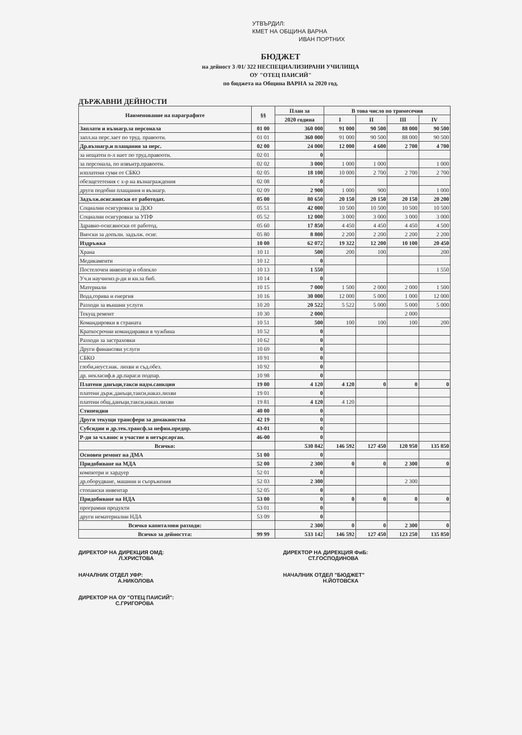УТВЪРДИЛ:
КМЕТ НА ОБЩИНА ВАРНА
ИВАН ПОРТНИХ
БЮДЖЕТ
на дейност 3 /01/ 322 НЕСПЕЦИАЛИЗИРАНИ УЧИЛИЩА
ОУ "ОТЕЦ ПАИСИЙ"
по бюджета на Община ВАРНА за 2020 год.
ДЪРЖАВНИ ДЕЙНОСТИ
| Наименование на параграфите | §§ | План за | В това число по тримесечия | | | |
| --- | --- | --- | --- | --- | --- | --- |
| | | 2020 година | I | II | III | IV |
| Заплати и възнагр.за персонала | 01 00 | 360 000 | 91 000 | 90 500 | 88 000 | 90 500 |
| запл.на перс.зает по труд. правоотн. | 01 01 | 360 000 | 91 000 | 90 500 | 88 000 | 90 500 |
| Др.възнагр.и плащания за перс. | 02 00 | 24 000 | 12 000 | 4 600 | 2 700 | 4 700 |
| за нещатен п-л нает по труд.правоотн. | 02 01 | 0 | | | | |
| за персонала, по извънтр.правоотн. | 02 02 | 3 000 | 1 000 | 1 000 | | 1 000 |
| изплатени суми от СБКО | 02 05 | 18 100 | 10 000 | 2 700 | 2 700 | 2 700 |
| обезщететения с х-р на възнаграждения | 02 08 | 0 | | | | |
| други подобни плащания и възнагр. | 02 09 | 2 900 | 1 000 | 900 | | 1 000 |
| Задълж.осиг.вноски от работодат. | 05 00 | 80 650 | 20 150 | 20 150 | 20 150 | 20 200 |
| Социални осигуровки за ДОО | 05 51 | 42 000 | 10 500 | 10 500 | 10 500 | 10 500 |
| Социални осигуровки за УПФ | 05 52 | 12 000 | 3 000 | 3 000 | 3 000 | 3 000 |
| Здравно-осиг.вноски от работод. | 05 60 | 17 850 | 4 450 | 4 450 | 4 450 | 4 500 |
| Вноски за допълн. задълж. осиг. | 05 80 | 8 800 | 2 200 | 2 200 | 2 200 | 2 200 |
| Издръжка | 10 00 | 62 072 | 19 322 | 12 200 | 10 100 | 20 450 |
| Храна | 10 11 | 500 | 200 | 100 | | 200 |
| Медикаменти | 10 12 | 0 | | | | |
| Постелочен инвентар и облекло | 10 13 | 1 550 | | | | 1 550 |
| Уч.и научноиз.р-ди и кн.за биб. | 10 14 | 0 | | | | |
| Материали | 10 15 | 7 000 | 1 500 | 2 000 | 2 000 | 1 500 |
| Вода,горива и енергия | 10 16 | 30 000 | 12 000 | 5 000 | 1 000 | 12 000 |
| Разходи за външни услуги | 10 20 | 20 522 | 5 522 | 5 000 | 5 000 | 5 000 |
| Текущ ремонт | 10 30 | 2 000 | | | 2 000 | |
| Командировки в страната | 10 51 | 500 | 100 | 100 | 100 | 200 |
| Краткосрочни командиравки в чужбина | 10 52 | 0 | | | | |
| Разходи за застраховки | 10 62 | 0 | | | | |
| Други финансови услуги | 10 69 | 0 | | | | |
| СБКО | 10 91 | 0 | | | | |
| глоби,неуст.нак. лихви и съд.обез. | 10 92 | 0 | | | | |
| др. некласиф.в др.параг.и подпар. | 10 98 | 0 | | | | |
| Платени данъци,такси надм.санкции | 19 00 | 4 120 | 4 120 | 0 | 0 | 0 |
| платени държ.данъци,такси,наказ.лихви | 19 01 | 0 | | | | |
| платени общ.данъци,такси,наказ.лихви | 19 81 | 4 120 | 4 120 | | | |
| Стипендии | 40 00 | 0 | | | | |
| Други текущи трансфери за домакинства | 42 19 | 0 | | | | |
| Субсидии и др.тек.трансф.за нефин.предпр. | 43-01 | 0 | | | | |
| Р-ди за чл.внос и участие в нетърг.орган. | 46-00 | 0 | | | | |
| Всичко: | | 530 842 | 146 592 | 127 450 | 120 950 | 135 850 |
| Основен ремонт на ДМА | 51 00 | 0 | | | | |
| Придобиване на МДА | 52 00 | 2 300 | 0 | 0 | 2 300 | 0 |
| компютри и хардуер | 52 01 | 0 | | | | |
| др.оборудване, машини и съоръжения | 52 03 | 2 300 | | | 2 300 | |
| стопански инвентар | 52 05 | 0 | | | | |
| Придобиване на НДА | 53 00 | 0 | 0 | 0 | 0 | 0 |
| програмни продукти | 53 01 | 0 | | | | |
| други нематериални НДА | 53 09 | 0 | | | | |
| Всичко капиталови разходи: | | 2 300 | 0 | 0 | 2 300 | 0 |
| Всичко за дейността: | 99 99 | 533 142 | 146 592 | 127 450 | 123 250 | 135 850 |
ДИРЕКТОР НА ДИРЕКЦИЯ ОМД:
Л.ХРИСТОВА
ДИРЕКТОР НА ДИРЕКЦИЯ ФиБ:
СТ.ГОСПОДИНОВА
НАЧАЛНИК ОТДЕЛ УФР:
А.НИКОЛОВА
НАЧАЛНИК ОТДЕЛ "БЮДЖЕТ"
Н.ЙОТОВСКА
ДИРЕКТОР НА ОУ "ОТЕЦ ПАИСИЙ":
С.ГРИГОРОВА